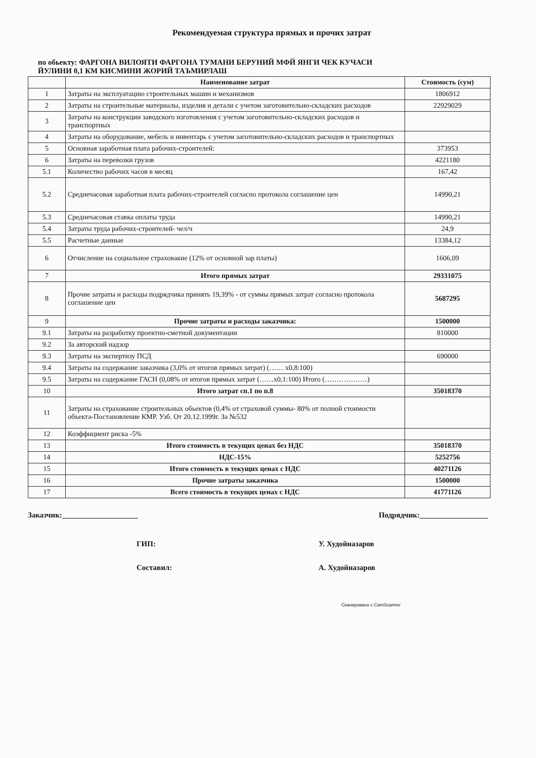Рекомендуемая структура прямых и прочих затрат
по обьекту: ФАРГОНА ВИЛОЯТИ ФАРГОНА ТУМАНИ БЕРУНИЙ МФЙ ЯНГИ ЧЕК КУЧАСИ
ЙУЛИНИ 0,1 КМ КИСМИНИ ЖОРИЙ ТАЪМИРЛАШ
| | Наименование затрат | Стоимость (сум) |
| --- | --- | --- |
| 1 | Затраты на эксплуатацию строительных машин и механизмов | 1806912 |
| 2 | Затраты на строительные материалы, изделия и детали с учетом заготовительно-складских расходов | 22929029 |
| 3 | Затраты на конструкции заводского изготовления с учетом заготовительно-складских расходов и транспортных | |
| 4 | Затраты на оборудование, мебель и инвентарь с учетом заготовительно-складских расходов и транспортных | |
| 5 | Основная заработная плата рабочих-строителей: | 373953 |
| 6 | Затраты на перевозки грузов | 4221180 |
| 5.1 | Количество рабочих часов в месяц | 167,42 |
| 5.2 | Среднечасовая заработная плата рабочих-строителей согласно протокола соглашение цен | 14990,21 |
| 5.3 | Среднечасовая ставка оплаты труда | 14990,21 |
| 5.4 | Затраты труда рабочих-строителей- чел/ч | 24,9 |
| 5.5 | Расчетные данные | 13384,12 |
| 6 | Отчисление на социальное страховакие (12% от основной зар платы) | 1606,09 |
| 7 | Итого прямых затрат | 29331075 |
| 8 | Прочие затраты и расходы подрядчика принять 19,39% - от суммы прямых затрат согласно протокола соглашение цен | 5687295 |
| 9 | Прочие затраты и расходы заказчика: | 1500000 |
| 9.1 | Затраты на разработку проектно-сметной документации | 810000 |
| 9.2 | За авторский надзор | |
| 9.3 | Затраты на экспертизу ПСД | 690000 |
| 9.4 | Затраты на содержание заказчика (3,0% от итогов прямых затрат) (…… х0,8:100) | |
| 9.5 | Затраты на содержание ГАСН (0,08% от итогов прямых затрат (……х0,1:100) Итого (………………) | |
| 10 | Итого затрат сп.1 по п.8 | 35018370 |
| 11 | Затраты на страхование строительных обьектов (0,4% от страховой суммы- 80% от полной стоимости объекта-Постановление КМР. Узб. От 20.12.1999г. За №532 | |
| 12 | Коэффициент риска -5% | |
| 13 | Итого стоимость в текущих ценах без НДС | 35018370 |
| 14 | НДС-15% | 5252756 |
| 15 | Итого стоимость в текущих ценах с НДС | 40271126 |
| 16 | Прочие затраты заказчика | 1500000 |
| 17 | Всего стоимость в текущих ценах с НДС | 41771126 |
Заказчик:____________________ Подрядчик:__________________
ГИП: У. Худойназаров Составил: А. Худойназаров
Сканировано с CamScanner